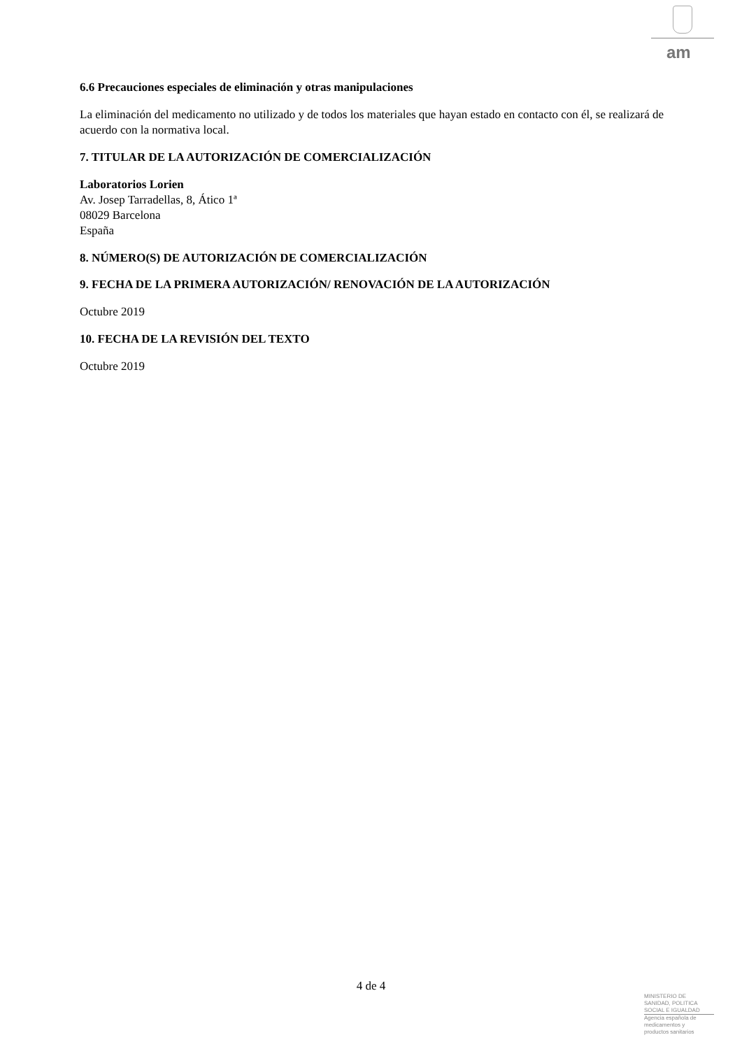am
6.6 Precauciones especiales de eliminación y otras manipulaciones
La eliminación del medicamento no utilizado y de todos los materiales que hayan estado en contacto con él, se realizará de acuerdo con la normativa local.
7. TITULAR DE LA AUTORIZACIÓN DE COMERCIALIZACIÓN
Laboratorios Lorien
Av. Josep Tarradellas, 8, Ático 1ª
08029 Barcelona
España
8. NÚMERO(S) DE AUTORIZACIÓN DE COMERCIALIZACIÓN
9. FECHA DE LA PRIMERA AUTORIZACIÓN/ RENOVACIÓN DE LA AUTORIZACIÓN
Octubre 2019
10. FECHA DE LA REVISIÓN DEL TEXTO
Octubre 2019
4 de 4
MINISTERIO DE
SANIDAD, POLITICA
SOCIAL E IGUALDAD
Agencia española de
medicamentos y
productos sanitarios